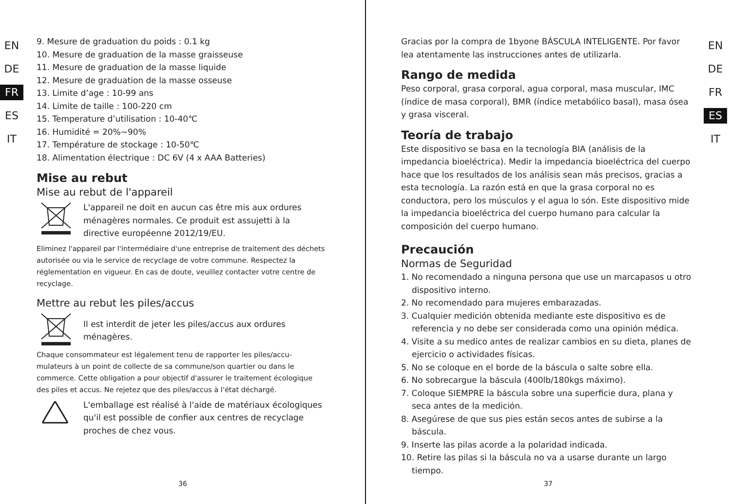EN
DE
FR
ES
IT
9. Mesure de graduation du poids : 0.1 kg
10. Mesure de graduation de la masse graisseuse
11. Mesure de graduation de la masse liquide
12. Mesure de graduation de la masse osseuse
13. Limite d’age : 10-99 ans
14. Limite de taille : 100-220 cm
15. Temperature d’utilisation : 10-40℃
16. Humidité = 20%~90%
17. Température de stockage : 10-50℃
18. Alimentation électrique : DC 6V (4 x AAA Batteries)
Mise au rebut
Mise au rebut de l'appareil
L'appareil ne doit en aucun cas être mis aux ordures ménagères normales. Ce produit est assujetti à la directive européenne 2012/19/EU.
Eliminez l'appareil par l'intermédiaire d'une entreprise de traitement des déchets autorisée ou via le service de recyclage de votre commune. Respectez la réglementation en vigueur. En cas de doute, veuillez contacter votre centre de recyclage.
Mettre au rebut les piles/accus
Il est interdit de jeter les piles/accus aux ordures ménagères.
Chaque consommateur est légalement tenu de rapporter les piles/accu-mulateurs à un point de collecte de sa commune/son quartier ou dans le commerce. Cette obligation a pour objectif d'assurer le traitement écologique des piles et accus. Ne rejetez que des piles/accus à l'état déchargé.
L'emballage est réalisé à l'aide de matériaux écologiques qu'il est possible de confier aux centres de recyclage proches de chez vous.
36
Gracias por la compra de 1byone BÁSCULA INTELIGENTE. Por favor lea atentamente las instrucciones antes de utilizarla.
Rango de medida
Peso corporal, grasa corporal, agua corporal, masa muscular, IMC (índice de masa corporal), BMR (índice metabólico basal), masa ósea y grasa visceral.
Teoría de trabajo
Este dispositivo se basa en la tecnología BIA (análisis de la impedancia bioeléctrica). Medir la impedancia bioeléctrica del cuerpo hace que los resultados de los análisis sean más precisos, gracias a esta tecnología. La razón está en que la grasa corporal no es conductora, pero los músculos y el agua lo són. Este dispositivo mide la impedancia bioeléctrica del cuerpo humano para calcular la composición del cuerpo humano.
Precaución
Normas de Seguridad
1. No recomendado a ninguna persona que use un marcapasos u otro dispositivo interno.
2. No recomendado para mujeres embarazadas.
3. Cualquier medición obtenida mediante este dispositivo es de referencia y no debe ser considerada como una opinión médica.
4. Visite a su medico antes de realizar cambios en su dieta, planes de ejercicio o actividades físicas.
5. No se coloque en el borde de la báscula o salte sobre ella.
6. No sobrecargue la báscula (400lb/180kgs máximo).
7. Coloque SIEMPRE la báscula sobre una superficie dura, plana y seca antes de la medición.
8. Asegúrese de que sus pies están secos antes de subirse a la báscula.
9. Inserte las pilas acorde a la polaridad indicada.
10. Retire las pilas si la báscula no va a usarse durante un largo tiempo.
EN
DE
FR
ES
IT
37